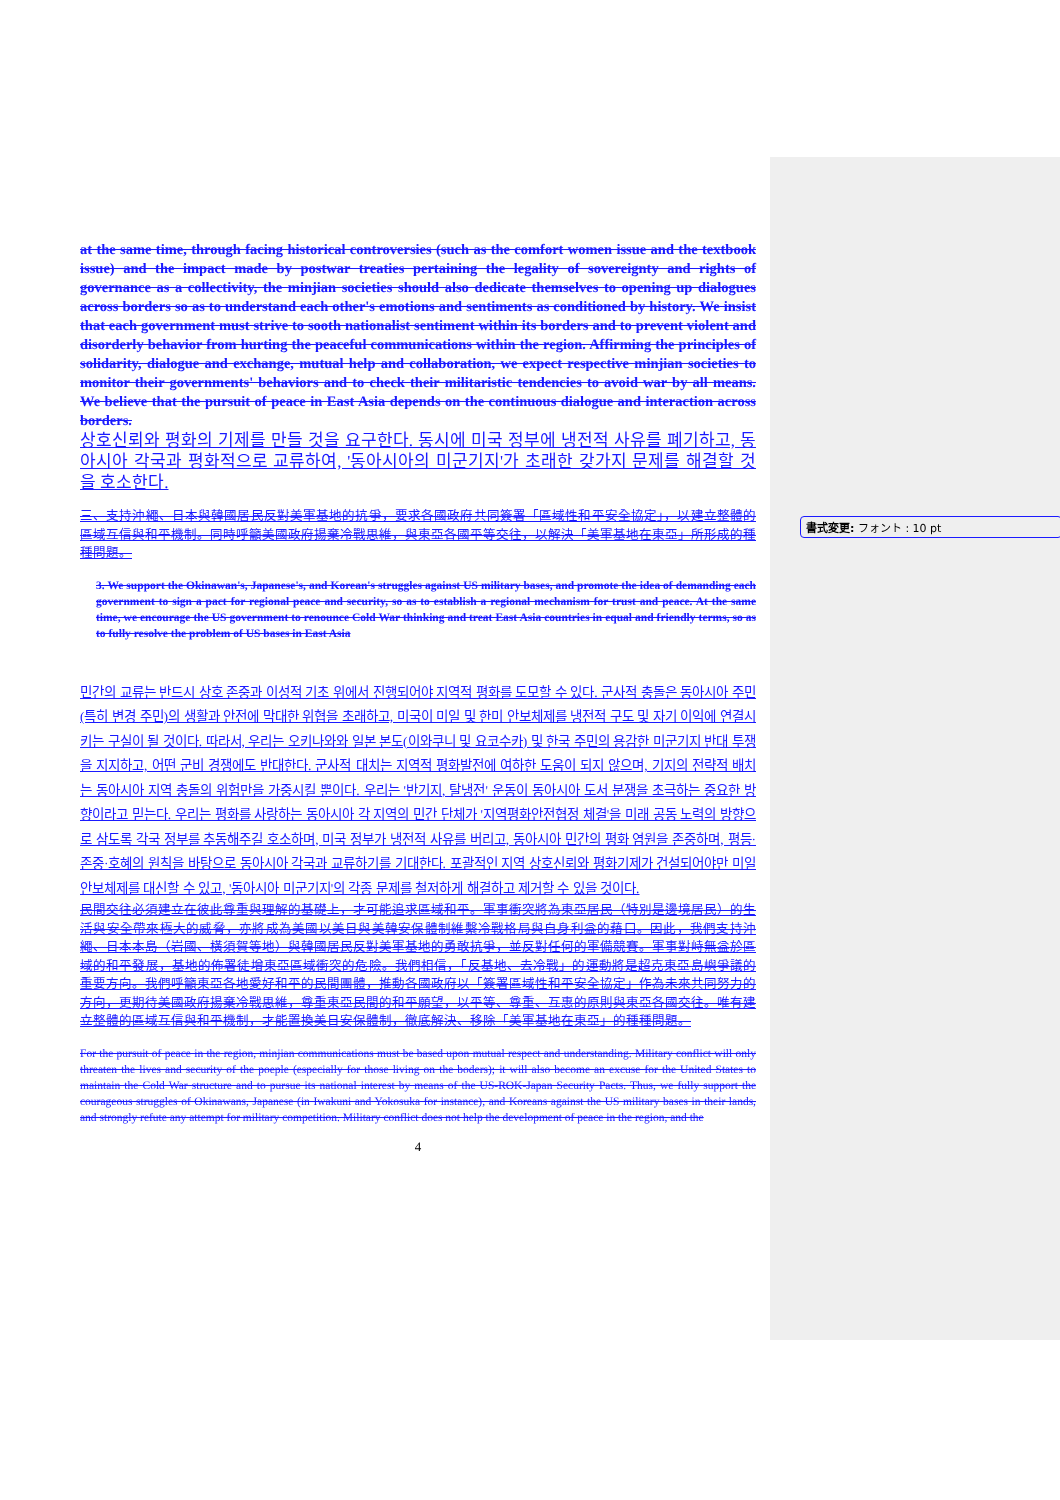at the same time, through facing historical controversies (such as the comfort women issue and the textbook issue) and the impact made by postwar treaties pertaining the legality of sovereignty and rights of governance as a collectivity, the minjian societies should also dedicate themselves to opening up dialogues across borders so as to understand each other's emotions and sentiments as conditioned by history. We insist that each government must strive to sooth nationalist sentiment within its borders and to prevent violent and disorderly behavior from hurting the peaceful communications within the region. Affirming the principles of solidarity, dialogue and exchange, mutual help and collaboration, we expect respective minjian societies to monitor their governments' behaviors and to check their militaristic tendencies to avoid war by all means. We believe that the pursuit of peace in East Asia depends on the continuous dialogue and interaction across borders.
상호신뢰와 평화의 기제를 만들 것을 요구한다. 동시에 미국 정부에 냉전적 사유를 폐기하고, 동아시아 각국과 평화적으로 교류하여, '동아시아의 미군기지'가 초래한 갖가지 문제를 해결할 것을 호소한다.
三、支持沖繩、日本與韓國居民反對美軍基地的抗爭，要求各國政府共同簽署「區域性和平安全協定」，以建立整體的區域互信與和平機制。同時呼籲美國政府揚棄冷戰思維，與東亞各國平等交往，以解決「美軍基地在東亞」所形成的種種問題。
3. We support the Okinawan's, Japanese's, and Korean's struggles against US military bases, and promote the idea of demanding each government to sign a pact for regional peace and security, so as to establish a regional mechanism for trust and peace. At the same time, we encourage the US government to renounce Cold War thinking and treat East Asia countries in equal and friendly terms, so as to fully resolve the problem of US bases in East Asia
민간의 교류는 반드시 상호 존중과 이성적 기초 위에서 진행되어야 지역적 평화를 도모할 수 있다. 군사적 충돌은 동아시아 주민(특히 변경 주민)의 생활과 안전에 막대한 위협을 초래하고, 미국이 미일 및 한미 안보체제를 냉전적 구도 및 자기 이익에 연결시키는 구실이 될 것이다. 따라서, 우리는 오키나와와 일본 본도(이와쿠니 및 요코수카) 및 한국 주민의 용감한 미군기지 반대 투쟁을 지지하고, 어떤 군비 경쟁에도 반대한다. 군사적 대치는 지역적 평화발전에 여하한 도움이 되지 않으며, 기지의 전략적 배치는 동아시아 지역 충돌의 위험만을 가중시킬 뿐이다. 우리는 '반기지, 탈냉전' 운동이 동아시아 도서 분쟁을 초극하는 중요한 방향이라고 믿는다. 우리는 평화를 사랑하는 동아시아 각 지역의 민간 단체가 '지역평화안전협정 체결'을 미래 공동 노력의 방향으로 삼도록 각국 정부를 추동해주길 호소하며, 미국 정부가 냉전적 사유를 버리고, 동아시아 민간의 평화 염원을 존중하며, 평등·존중·호혜의 원칙을 바탕으로 동아시아 각국과 교류하기를 기대한다. 포괄적인 지역 상호신뢰와 평화기제가 건설되어야만 미일안보체제를 대신할 수 있고, '동아시아 미군기지'의 각종 문제를 철저하게 해결하고 제거할 수 있을 것이다.
民間交往必須建立在彼此尊重與理解的基礎上，才可能追求區域和平。軍事衝突將為東亞居民（特別是邊境居民）的生活與安全帶來極大的威脅，亦將成為美國以美日與美韓安保體制維繫冷戰格局與自身利益的藉口。因此，我們支持沖繩、日本本島（岩國、橫須賀等地）與韓國居民反對美軍基地的勇敢抗爭，並反對任何的軍備競賽。軍事對峙無益於區域的和平發展，基地的佈署徒增東亞區域衝突的危險。我們相信，「反基地、去冷戰」的運動將是超克東亞島嶼爭議的重要方向。我們呼籲東亞各地愛好和平的民間團體，推動各國政府以「簽署區域性和平安全協定」作為未來共同努力的方向，更期待美國政府揚棄冷戰思維，尊重東亞民間的和平願望，以平等、尊重、互惠的原則與東亞各國交往。唯有建立整體的區域互信與和平機制，才能置換美日安保體制，徹底解決、移除「美軍基地在東亞」的種種問題。
For the pursuit of peace in the region, minjian communications must be based upon mutual respect and understanding. Military conflict will only threaten the lives and security of the poeple (especially for those living on the boders); it will also become an excuse for the United States to maintain the Cold War structure and to pursue its national interest by means of the US-ROK-Japan Security Pacts. Thus, we fully support the courageous struggles of Okinawans, Japanese (in Iwakuni and Yokosuka for instance), and Koreans against the US military bases in their lands, and strongly refute any attempt for military competition. Military conflict does not help the development of peace in the region, and the
4
書式変更: フォント : 10 pt